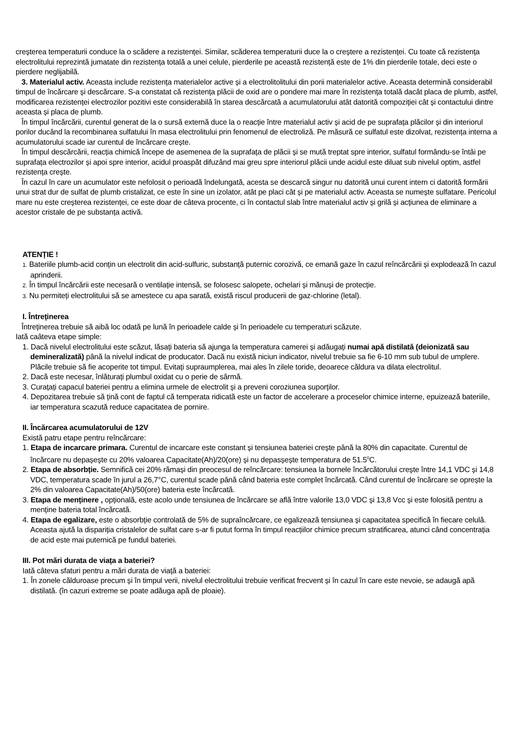creșterea temperaturii conduce la o scădere a rezistenței. Similar, scăderea temperaturii duce la o creștere a rezistenței. Cu toate că rezistența electrolitului reprezintă jumatate din rezistența totală a unei celule, pierderile pe această rezistență este de 1% din pierderile totale, deci este o pierdere neglijabilă.
3. Materialul activ. Aceasta include rezistența materialelor active și a electrolitolitului din porii materialelor active. Aceasta determină considerabil timpul de încărcare și descărcare. S-a constatat că rezistența plăcii de oxid are o pondere mai mare în rezistența totală dacât placa de plumb, astfel, modificarea rezistenței electrozilor pozitivi este considerabilă în starea descărcată a acumulatorului atât datorită compoziției cât și contactului dintre aceasta și placa de plumb.
În timpul încărcării, curentul generat de la o sursă externă duce la o reacție între materialul activ și acid de pe suprafața plăcilor și din interiorul porilor ducând la recombinarea sulfatului în masa electrolitului prin fenomenul de electroliză. Pe măsură ce sulfatul este dizolvat, rezistența interna a acumulatorului scade iar curentul de încărcare crește.
În timpul descărcării, reacția chimică începe de asemenea de la suprafața de plăcii și se mută treptat spre interior, sulfatul formându-se întâi pe suprafața electrozilor și apoi spre interior, acidul proaspăt difuzând mai greu spre interiorul plăcii unde acidul este diluat sub nivelul optim, astfel rezistența crește.
În cazul în care un acumulator este nefolosit o perioadă îndelungată, acesta se descarcă singur nu datorită unui curent intern ci datorită formării unui strat dur de sulfat de plumb cristalizat, ce este în sine un izolator, atât pe placi cât și pe materialul activ. Aceasta se numește sulfatare. Pericolul mare nu este creșterea rezistenței, ce este doar de câteva procente, ci în contactul slab între materialul activ și grilă și acțiunea de eliminare a acestor cristale de pe substanța activă.
ATENȚIE !
1. Bateriile plumb-acid conțin un electrolit din acid-sulfuric, substanță puternic corozivă, ce emană gaze în cazul reîncărcării și explodează în cazul aprinderii.
2. În timpul încărcării este necesară o ventilație intensă, se folosesc salopete, ochelari și mănuși de protecție.
3. Nu permiteți electrolitului să se amestece cu apa sarată, există riscul producerii de gaz-chlorine (letal).
I. Întreținerea
Întreținerea trebuie să aibă loc odată pe lună în perioadele calde și în perioadele cu temperaturi scăzute.
Iată caâteva etape simple:
1. Dacă nivelul electrolitului este scăzut, lăsați bateria să ajunga la temperatura camerei și adăugați numai apă distilată (deionizată sau demineralizată) până la nivelul indicat de producator. Dacă nu există niciun indicator, nivelul trebuie sa fie 6-10 mm sub tubul de umplere. Plăcile trebuie să fie acoperite tot timpul. Evitați supraumplerea, mai ales în zilele toride, deoarece căldura va dilata electrolitul.
2. Dacă este necesar, înlăturați plumbul oxidat cu o perie de sârmă.
3. Curațați capacul bateriei pentru a elimina urmele de electrolit și a preveni coroziunea suporților.
4. Depozitarea trebuie să țină cont de faptul că temperata ridicată este un factor de accelerare a proceselor chimice interne, epuizează bateriile, iar temperatura scazută reduce capacitatea de pornire.
II. Încărcarea acumulatorului de 12V
Există patru etape pentru reîncărcare:
1. Etapa de incarcare primara. Curentul de incarcare este constant și tensiunea bateriei crește până la 80% din capacitate. Curentul de încărcare nu depașește cu 20% valoarea Capacitate(Ah)/20(ore) și nu depasșește temperatura de 51.5<sup>0</sup>C.
2. Etapa de absorbție. Semnifică cei 20% rămași din preocesul de reîncărcare: tensiunea la bornele încărcătorului crește între 14,1 VDC și 14,8 VDC, temperatura scade în jurul a 26,7°C, curentul scade până când bateria este complet încărcată. Când curentul de încărcare se oprește la 2% din valoarea Capacitate(Ah)/50(ore) bateria este încărcată.
3. Etapa de menținere , opțională, este acolo unde tensiunea de încărcare se află între valorile 13,0 VDC și 13,8 Vcc și este folosită pentru a menține bateria total încărcată.
4. Etapa de egalizare, este o absorbție controlată de 5% de supraîncărcare, ce egalizează tensiunea și capacitatea specifică în fiecare celulă. Aceasta ajută la dispariția cristalelor de sulfat care s-ar fi putut forma în timpul reacțiilor chimice precum stratificarea, atunci când concentrația de acid este mai puternică pe fundul bateriei.
III. Pot mări durata de viața a bateriei?
Iată câteva sfaturi pentru a mări durata de viață a bateriei:
1. În zonele călduroase precum și în timpul verii, nivelul electrolitului trebuie verificat frecvent și în cazul în care este nevoie, se adaugă apă distilată. (în cazuri extreme se poate adăuga apă de ploaie).